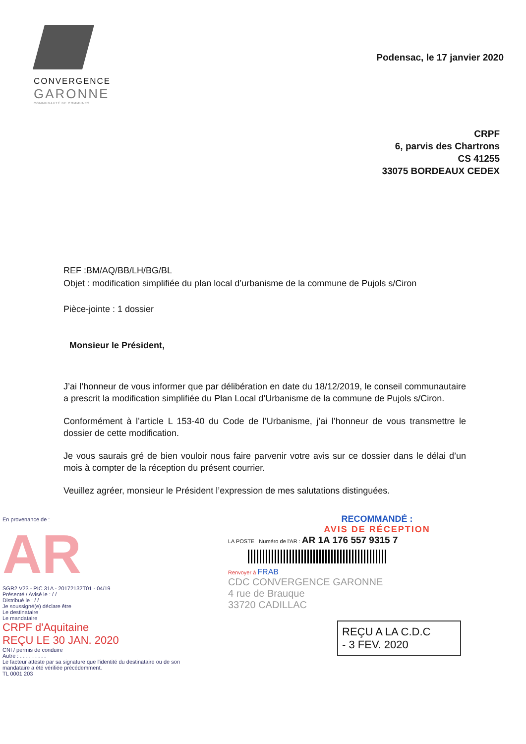CONVERGENCE
GARONNE
COMMUNAUTÉ DE COMMUNES
Podensac, le 17 janvier 2020
CRPF
6, parvis des Chartrons
CS 41255
33075 BORDEAUX CEDEX
REF :BM/AQ/BB/LH/BG/BL
Objet : modification simplifiée du plan local d’urbanisme de la commune de Pujols s/Ciron
Pièce-jointe : 1 dossier
Monsieur le Président,
J’ai l’honneur de vous informer que par délibération en date du 18/12/2019, le conseil communautaire a prescrit la modification simplifiée du Plan Local d’Urbanisme de la commune de Pujols s/Ciron.
Conformément à l’article L 153-40 du Code de l’Urbanisme, j’ai l’honneur de vous transmettre le dossier de cette modification.
Je vous saurais gré de bien vouloir nous faire parvenir votre avis sur ce dossier dans le délai d’un mois à compter de la réception du présent courrier.
Veuillez agréer, monsieur le Président l’expression de mes salutations distinguées.
En provenance de :
AR
SGR2 V23 - PIC 31A - 20172132T01 - 04/19
Présenté / Avisé le : / /
Distribué le : / /
Je soussigné(e) déclare être
Le destinataire
Le mandataire
CRPF d'Aquitaine
REÇU LE 30 JAN. 2020
CNI / permis de conduire
Autre : . . . . . . . . .
Le facteur atteste par sa signature que l'identité du destinataire ou de son mandataire a été vérifiée précédemment.
TL 0001 203
RECOMMANDÉ :
AVIS DE RÉCEPTION
LA POSTE Numéro de l'AR : AR 1A 176 557 9315 7
Renvoyer à FRAB
CDC CONVERGENCE GARONNE
4 rue de Brauque
33720 CADILLAC
REÇU A LA C.D.C
- 3 FEV. 2020